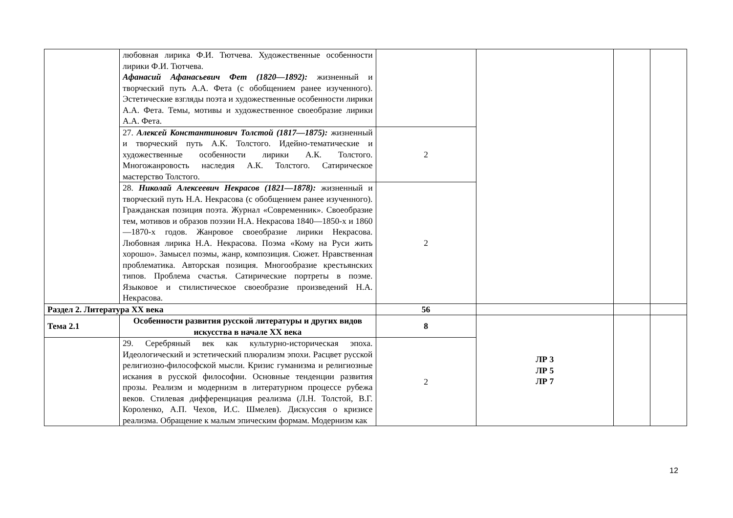| | любовная лирика Ф.И. Тютчева. Художественные особенности лирики Ф.И. Тютчева. Афанасий Афанасьевич Фет (1820—1892): жизненный и творческий путь А.А. Фета (с обобщением ранее изученного). Эстетические взгляды поэта и художественные особенности лирики А.А. Фета. Темы, мотивы и художественное своеобразие лирики А.А. Фета. | | | | |
| | 27. Алексей Константинович Толстой (1817—1875): жизненный и творческий путь А.К. Толстого. Идейно-тематические и художественные особенности лирики А.К. Толстого. Многожанровость наследия А.К. Толстого. Сатирическое мастерство Толстого. | 2 | | | |
| | 28. Николай Алексеевич Некрасов (1821—1878): жизненный и творческий путь Н.А. Некрасова (с обобщением ранее изученного). Гражданская позиция поэта. Журнал «Современник». Своеобразие тем, мотивов и образов поэзии Н.А. Некрасова 1840—1850-х и 1860—1870-х годов. Жанровое своеобразие лирики Некрасова. Любовная лирика Н.А. Некрасова. Поэма «Кому на Руси жить хорошо». Замысел поэмы, жанр, композиция. Сюжет. Нравственная проблематика. Авторская позиция. Многообразие крестьянских типов. Проблема счастья. Сатирические портреты в поэме. Языковое и стилистическое своеобразие произведений Н.А. Некрасова. | 2 | | | |
| Раздел 2. Литература XX века | | 56 | | | |
| Тема 2.1 | Особенности развития русской литературы и других видов искусства в начале XX века | 8 | ЛР 3 ЛР 5 ЛР 7 | | |
| | 29. Серебряный век как культурно-историческая эпоха. Идеологический и эстетический плюрализм эпохи. Расцвет русской религиозно-философской мысли. Кризис гуманизма и религиозные искания в русской философии. Основные тенденции развития прозы. Реализм и модернизм в литературном процессе рубежа веков. Стилевая дифференциация реализма (Л.Н. Толстой, В.Г. Короленко, А.П. Чехов, И.С. Шмелев). Дискуссия о кризисе реализма. Обращение к малым эпическим формам. Модернизм как | 2 | | | |
12